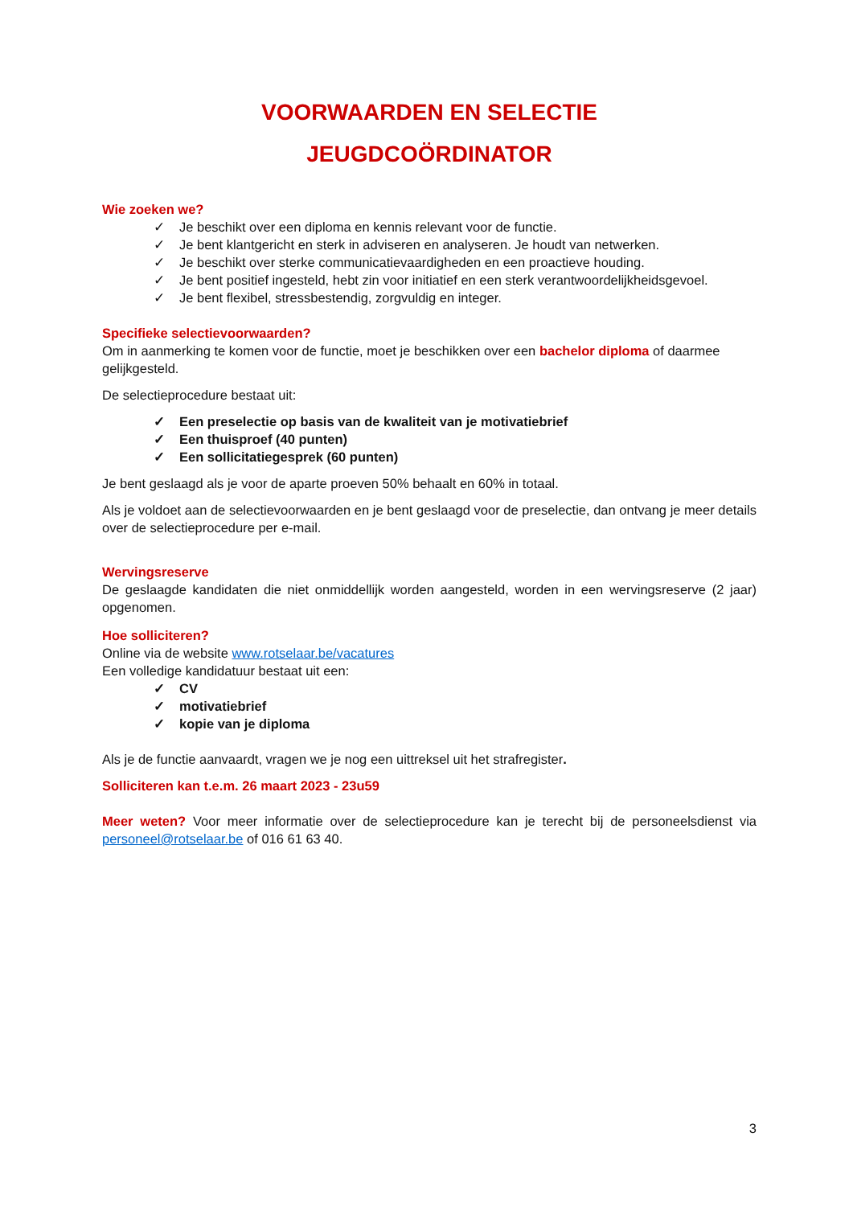VOORWAARDEN EN SELECTIE
JEUGDCOÖRDINATOR
Wie zoeken we?
✓ Je beschikt over een diploma en kennis relevant voor de functie.
✓ Je bent klantgericht en sterk in adviseren en analyseren. Je houdt van netwerken.
✓ Je beschikt over sterke communicatievaardigheden en een proactieve houding.
✓ Je bent positief ingesteld, hebt zin voor initiatief en een sterk verantwoordelijkheidsgevoel.
✓ Je bent flexibel, stressbestendig, zorgvuldig en integer.
Specifieke selectievoorwaarden?
Om in aanmerking te komen voor de functie, moet je beschikken over een bachelor diploma of daarmee gelijkgesteld.
De selectieprocedure bestaat uit:
✓ Een preselectie op basis van de kwaliteit van je motivatiebrief
✓ Een thuisproef (40 punten)
✓ Een sollicitatiegesprek (60 punten)
Je bent geslaagd als je voor de aparte proeven 50% behaalt en 60% in totaal.
Als je voldoet aan de selectievoorwaarden en je bent geslaagd voor de preselectie, dan ontvang je meer details over de selectieprocedure per e-mail.
Wervingsreserve
De geslaagde kandidaten die niet onmiddellijk worden aangesteld, worden in een wervingsreserve (2 jaar) opgenomen.
Hoe solliciteren?
Online via de website www.rotselaar.be/vacatures
Een volledige kandidatuur bestaat uit een:
✓ CV
✓ motivatiebrief
✓ kopie van je diploma
Als je de functie aanvaardt, vragen we je nog een uittreksel uit het strafregister.
Solliciteren kan t.e.m. 26 maart 2023 - 23u59
Meer weten? Voor meer informatie over de selectieprocedure kan je terecht bij de personeelsdienst via personeel@rotselaar.be of 016 61 63 40.
3